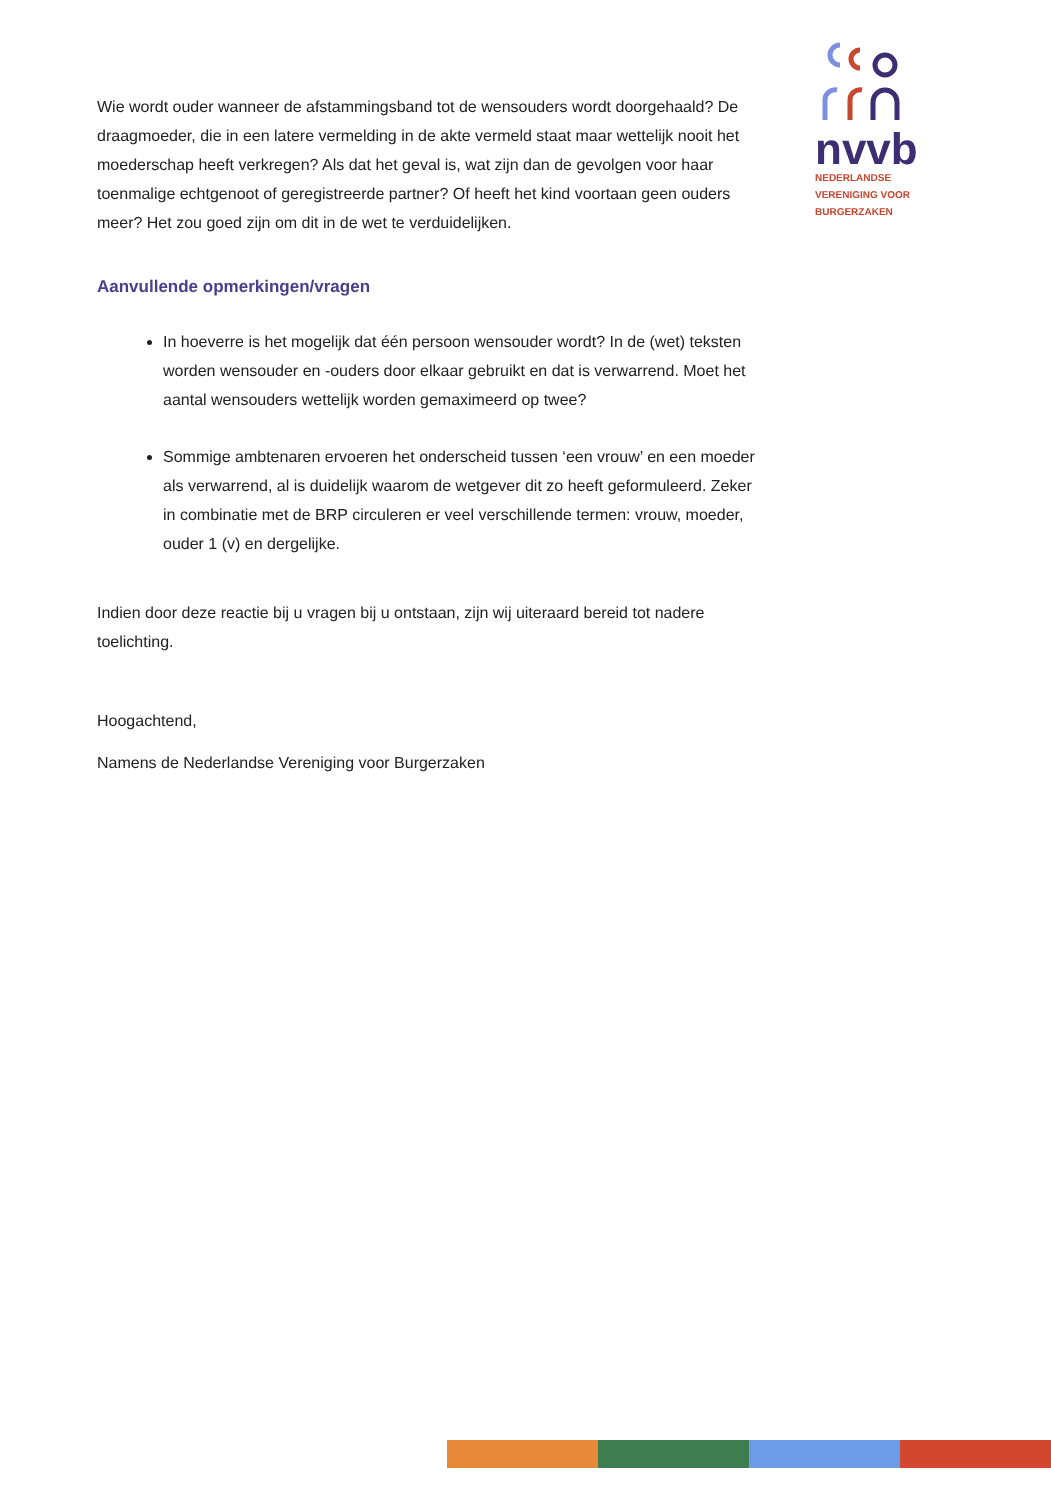nvvb
NEDERLANDSE
VERENIGING VOOR
BURGERZAKEN
Wie wordt ouder wanneer de afstammingsband tot de wensouders wordt doorgehaald? De draagmoeder, die in een latere vermelding in de akte vermeld staat maar wettelijk nooit het moederschap heeft verkregen? Als dat het geval is, wat zijn dan de gevolgen voor haar toenmalige echtgenoot of geregistreerde partner? Of heeft het kind voortaan geen ouders meer? Het zou goed zijn om dit in de wet te verduidelijken.
Aanvullende opmerkingen/vragen
In hoeverre is het mogelijk dat één persoon wensouder wordt? In de (wet) teksten worden wensouder en -ouders door elkaar gebruikt en dat is verwarrend. Moet het aantal wensouders wettelijk worden gemaximeerd op twee?
Sommige ambtenaren ervoeren het onderscheid tussen ‘een vrouw’ en een moeder als verwarrend, al is duidelijk waarom de wetgever dit zo heeft geformuleerd. Zeker in combinatie met de BRP circuleren er veel verschillende termen: vrouw, moeder, ouder 1 (v) en dergelijke.
Indien door deze reactie bij u vragen bij u ontstaan, zijn wij uiteraard bereid tot nadere toelichting.
Hoogachtend,
Namens de Nederlandse Vereniging voor Burgerzaken